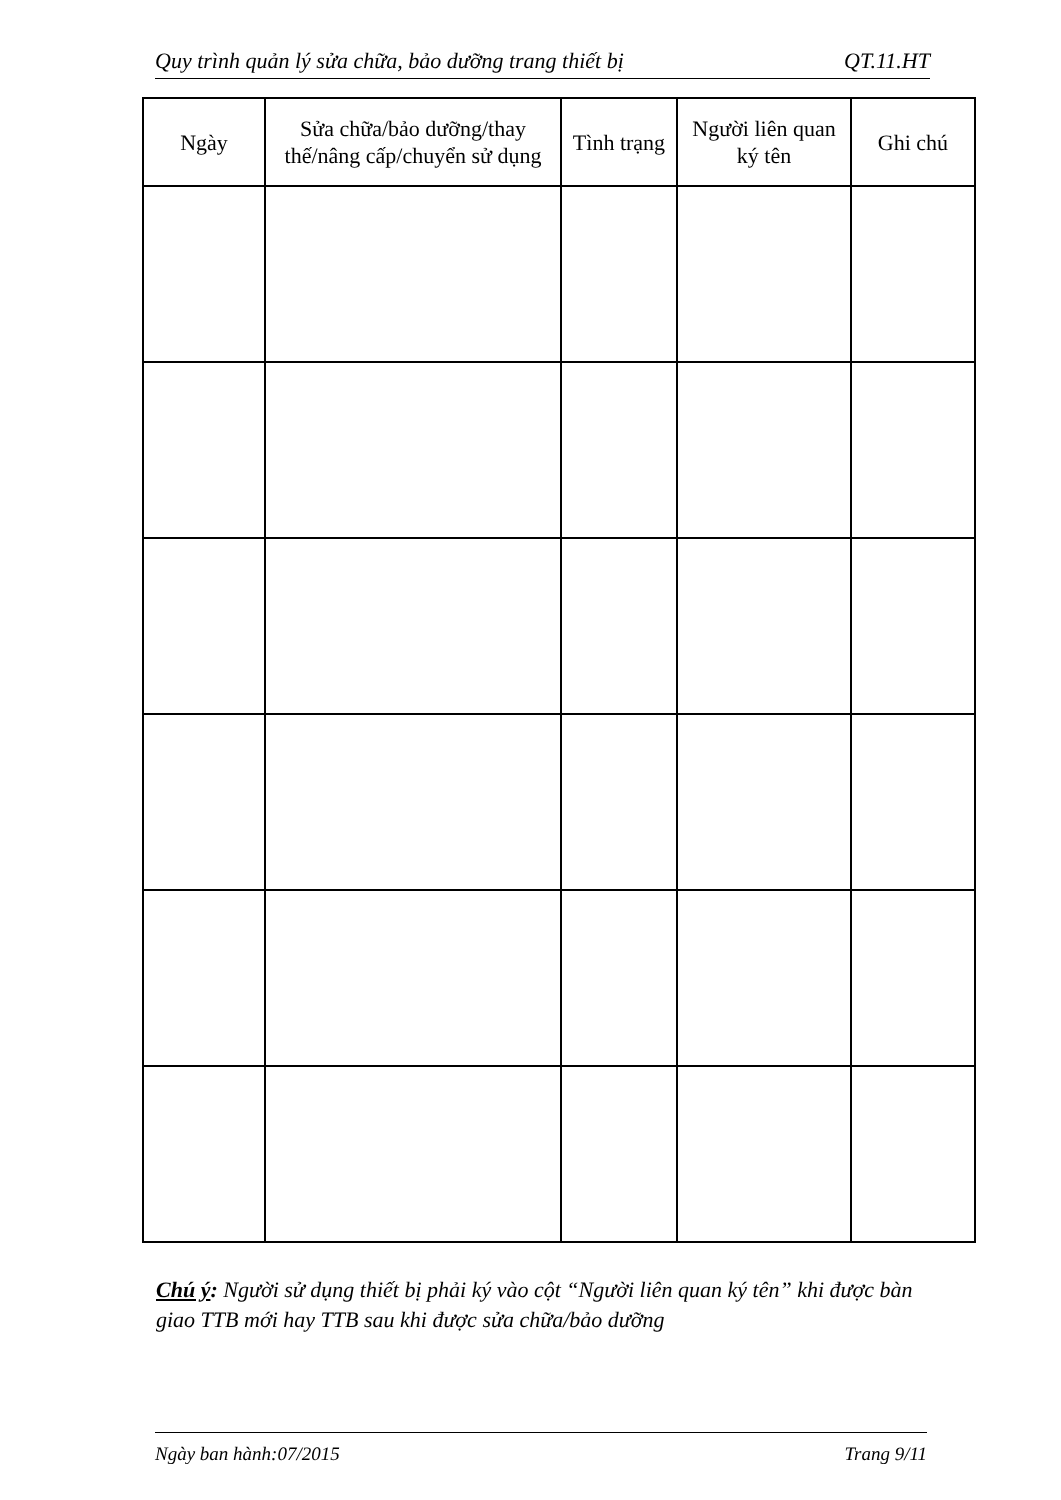Quy trình quản lý sửa chữa, bảo dưỡng trang thiết bị QT.11.HT
| Ngày | Sửa chữa/bảo dưỡng/thay thế/nâng cấp/chuyển sử dụng | Tình trạng | Người liên quan ký tên | Ghi chú |
| --- | --- | --- | --- | --- |
Chú ý: Người sử dụng thiết bị phải ký vào cột “Người liên quan ký tên” khi được bàn giao TTB mới hay TTB sau khi được sửa chữa/bảo dưỡng
Ngày ban hành:07/2015 Trang 9/11